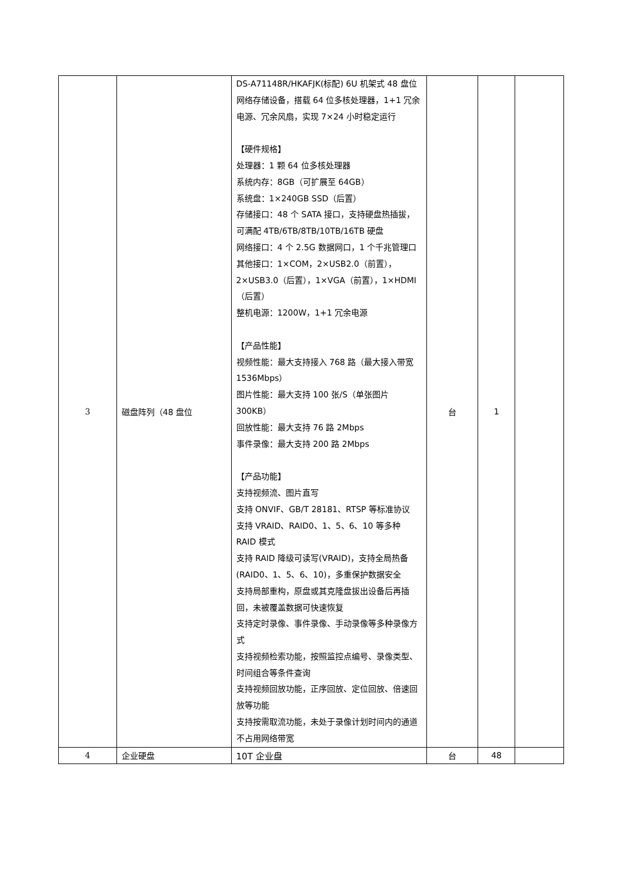| 3 | 磁盘阵列（48 盘位 | DS-A71148R/HKAFJK(标配) 6U 机架式 48 盘位网络存储设备，搭载 64 位多核处理器，1+1 冗余电源、冗余风扇，实现 7×24 小时稳定运行 【硬件规格】 处理器：1 颗 64 位多核处理器 系统内存：8GB（可扩展至 64GB） 系统盘：1×240GB SSD（后置） 存储接口：48 个 SATA 接口，支持硬盘热插拔，可满配 4TB/6TB/8TB/10TB/16TB 硬盘 网络接口：4 个 2.5G 数据网口，1 个千兆管理口 其他接口：1×COM，2×USB2.0（前置），2×USB3.0（后置），1×VGA（前置），1×HDMI（后置） 整机电源：1200W，1+1 冗余电源 【产品性能】 视频性能：最大支持接入 768 路（最大接入带宽 1536Mbps） 图片性能：最大支持 100 张/S（单张图片 300KB） 回放性能：最大支持 76 路 2Mbps 事件录像：最大支持 200 路 2Mbps 【产品功能】 支持视频流、图片直写 支持 ONVIF、GB/T 28181、RTSP 等标准协议 支持 VRAID、RAID0、1、5、6、10 等多种 RAID 模式 支持 RAID 降级可读写(VRAID)，支持全局热备(RAID0、1、5、6、10)，多重保护数据安全 支持局部重构，原盘或其克隆盘拔出设备后再插回，未被覆盖数据可快速恢复 支持定时录像、事件录像、手动录像等多种录像方式 支持视频检索功能，按照监控点编号、录像类型、时间组合等条件查询 支持视频回放功能，正序回放、定位回放、倍速回放等功能 支持按需取流功能，未处于录像计划时间内的通道不占用网络带宽 | 台 | 1 | |
| 4 | 企业硬盘 | 10T 企业盘 | 台 | 48 | |